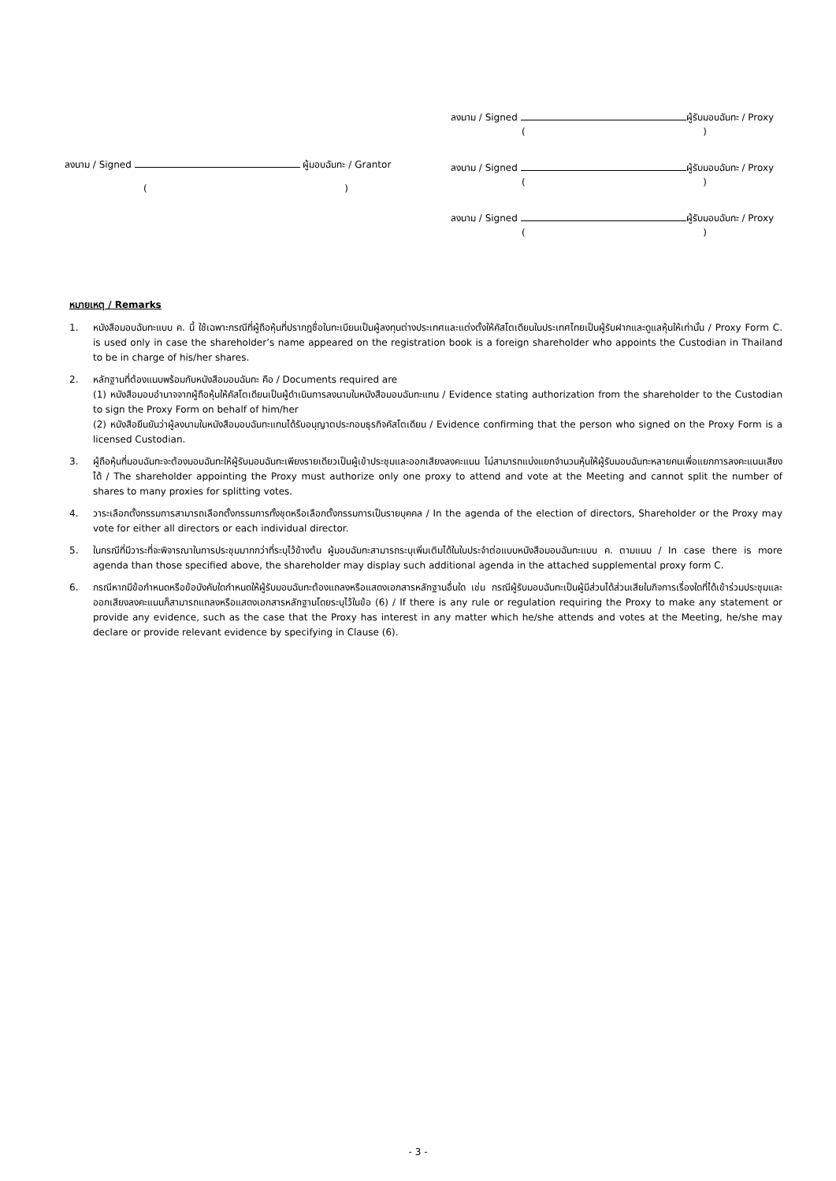ลงนาม / Signed ผู้มอบฉันทะ / Grantor
()
ลงนาม / Signed ผู้รับมอบฉันทะ / Proxy
()
ลงนาม / Signed ผู้รับมอบฉันทะ / Proxy
()
ลงนาม / Signed ผู้รับมอบฉันทะ / Proxy
()
หมายเหตุ / Remarks
1. หนังสือมอบฉันทะแบบ ค. นี้ ใช้เฉพาะกรณีที่ผู้ถือหุ้นที่ปรากฏชื่อในทะเบียนเป็นผู้ลงทุนต่างประเทศและแต่งตั้งให้คัสโตเดียนในประเทศไทยเป็นผู้รับฝากและดูแลหุ้นให้เท่านั้น / Proxy Form C. is used only in case the shareholder’s name appeared on the registration book is a foreign shareholder who appoints the Custodian in Thailand to be in charge of his/her shares.
2. หลักฐานที่ต้องแนบพร้อมกับหนังสือมอบฉันทะ คือ / Documents required are
(1) หนังสือมอบอำนาจจากผู้ถือหุ้นให้คัสโตเดียนเป็นผู้ดำเนินการลงนามในหนังสือมอบฉันทะแทน / Evidence stating authorization from the shareholder to the Custodian to sign the Proxy Form on behalf of him/her
(2) หนังสือยืนยันว่าผู้ลงนามในหนังสือมอบฉันทะแทนได้รับอนุญาตประกอบธุรกิจคัสโตเดียน / Evidence confirming that the person who signed on the Proxy Form is a licensed Custodian.
3. ผู้ถือหุ้นที่มอบฉันทะจะต้องมอบฉันทะให้ผู้รับมอบฉันทะเพียงรายเดียวเป็นผู้เข้าประชุมและออกเสียงลงคะแนน ไม่สามารถแบ่งแยกจำนวนหุ้นให้ผู้รับมอบฉันทะหลายคนเพื่อแยกการลงคะแนนเสียงได้ / The shareholder appointing the Proxy must authorize only one proxy to attend and vote at the Meeting and cannot split the number of shares to many proxies for splitting votes.
4. วาระเลือกตั้งกรรมการสามารถเลือกตั้งกรรมการทั้งชุดหรือเลือกตั้งกรรมการเป็นรายบุคคล / In the agenda of the election of directors, Shareholder or the Proxy may vote for either all directors or each individual director.
5. ในกรณีที่มีวาระที่จะพิจารณาในการประชุมมากกว่าที่ระบุไว้ข้างต้น ผู้มอบฉันทะสามารถระบุเพิ่มเติมได้ในใบประจำต่อแบบหนังสือมอบฉันทะแบบ ค. ตามแนบ / In case there is more agenda than those specified above, the shareholder may display such additional agenda in the attached supplemental proxy form C.
6. กรณีหากมีข้อกำหนดหรือข้อบังคับใดกำหนดให้ผู้รับมอบฉันทะต้องแถลงหรือแสดงเอกสารหลักฐานอื่นใด เช่น กรณีผู้รับมอบฉันทะเป็นผู้มีส่วนได้ส่วนเสียในกิจการเรื่องใดที่ได้เข้าร่วมประชุมและออกเสียงลงคะแนนก็สามารถแถลงหรือแสดงเอกสารหลักฐานโดยระบุไว้ในข้อ (6) / If there is any rule or regulation requiring the Proxy to make any statement or provide any evidence, such as the case that the Proxy has interest in any matter which he/she attends and votes at the Meeting, he/she may declare or provide relevant evidence by specifying in Clause (6).
- 3 -